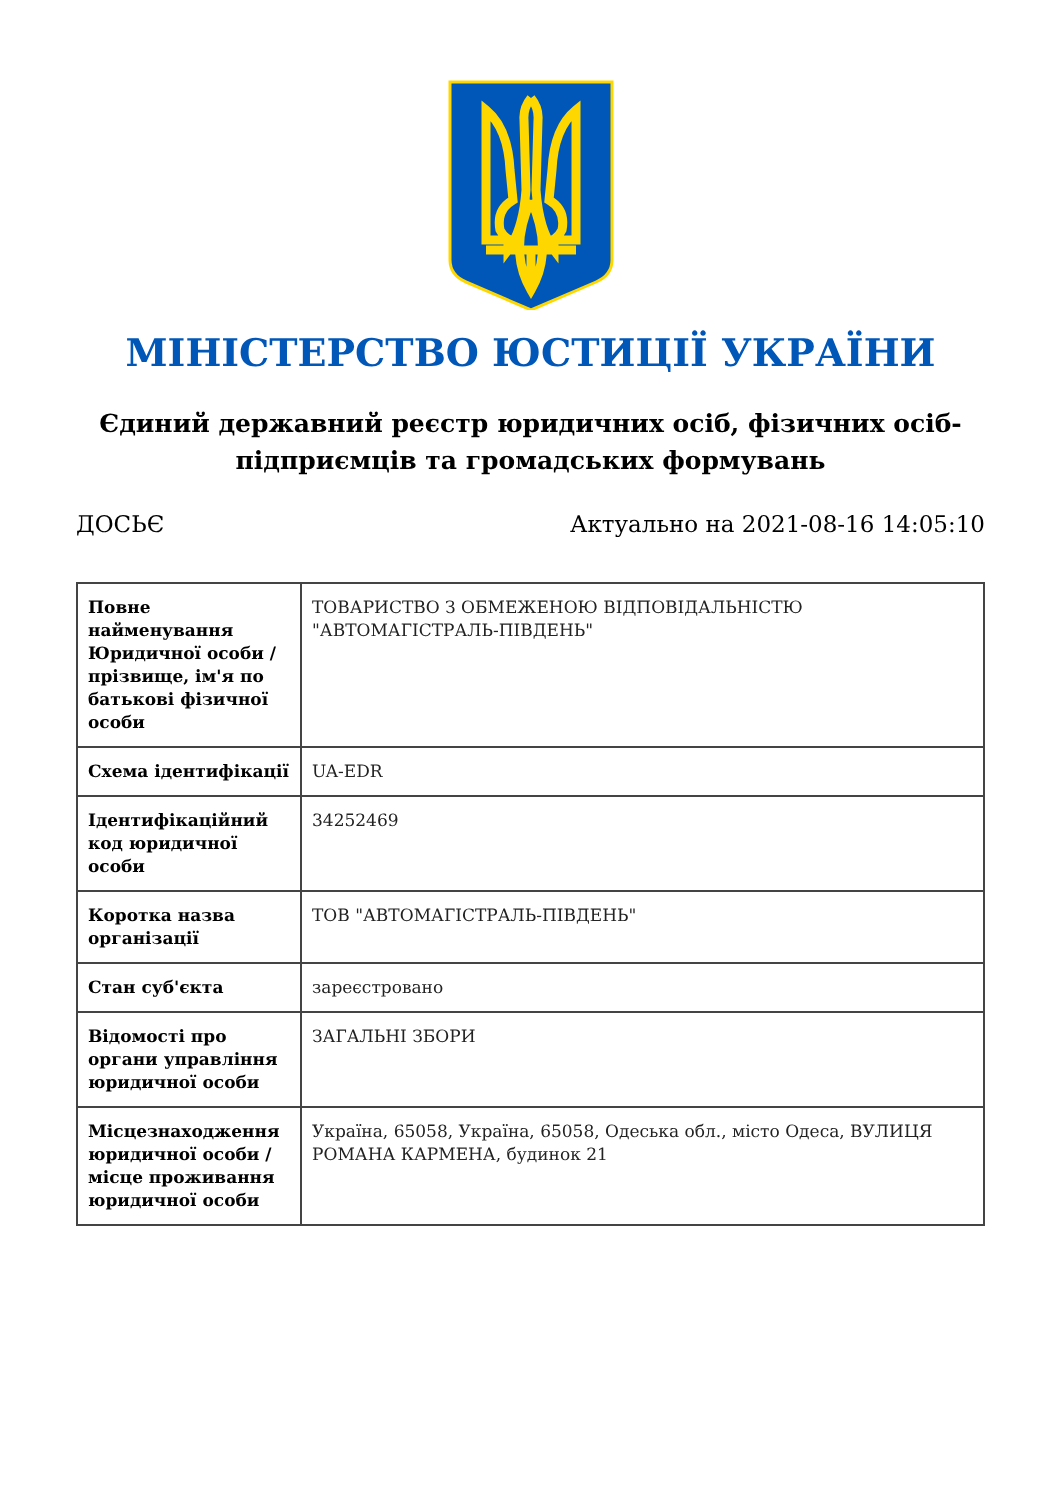МІНІСТЕРСТВО ЮСТИЦІЇ УКРАЇНИ
Єдиний державний реєстр юридичних осіб, фізичних осіб-підприємців та громадських формувань
ДОСЬЄ Актуально на 2021-08-16 14:05:10
| Повне найменування Юридичної особи / прізвище, ім'я по батькові фізичної особи | ТОВАРИСТВО З ОБМЕЖЕНОЮ ВІДПОВІДАЛЬНІСТЮ "АВТОМАГІСТРАЛЬ-ПІВДЕНЬ" |
| Схема ідентифікації | UA-EDR |
| Ідентифікаційний код юридичної особи | 34252469 |
| Коротка назва організації | ТОВ "АВТОМАГІСТРАЛЬ-ПІВДЕНЬ" |
| Стан суб'єкта | зареєстровано |
| Відомості про органи управління юридичної особи | ЗАГАЛЬНІ ЗБОРИ |
| Місцезнаходження юридичної особи / місце проживання юридичної особи | Україна, 65058, Україна, 65058, Одеська обл., місто Одеса, ВУЛИЦЯ РОМАНА КАРМЕНА, будинок 21 |